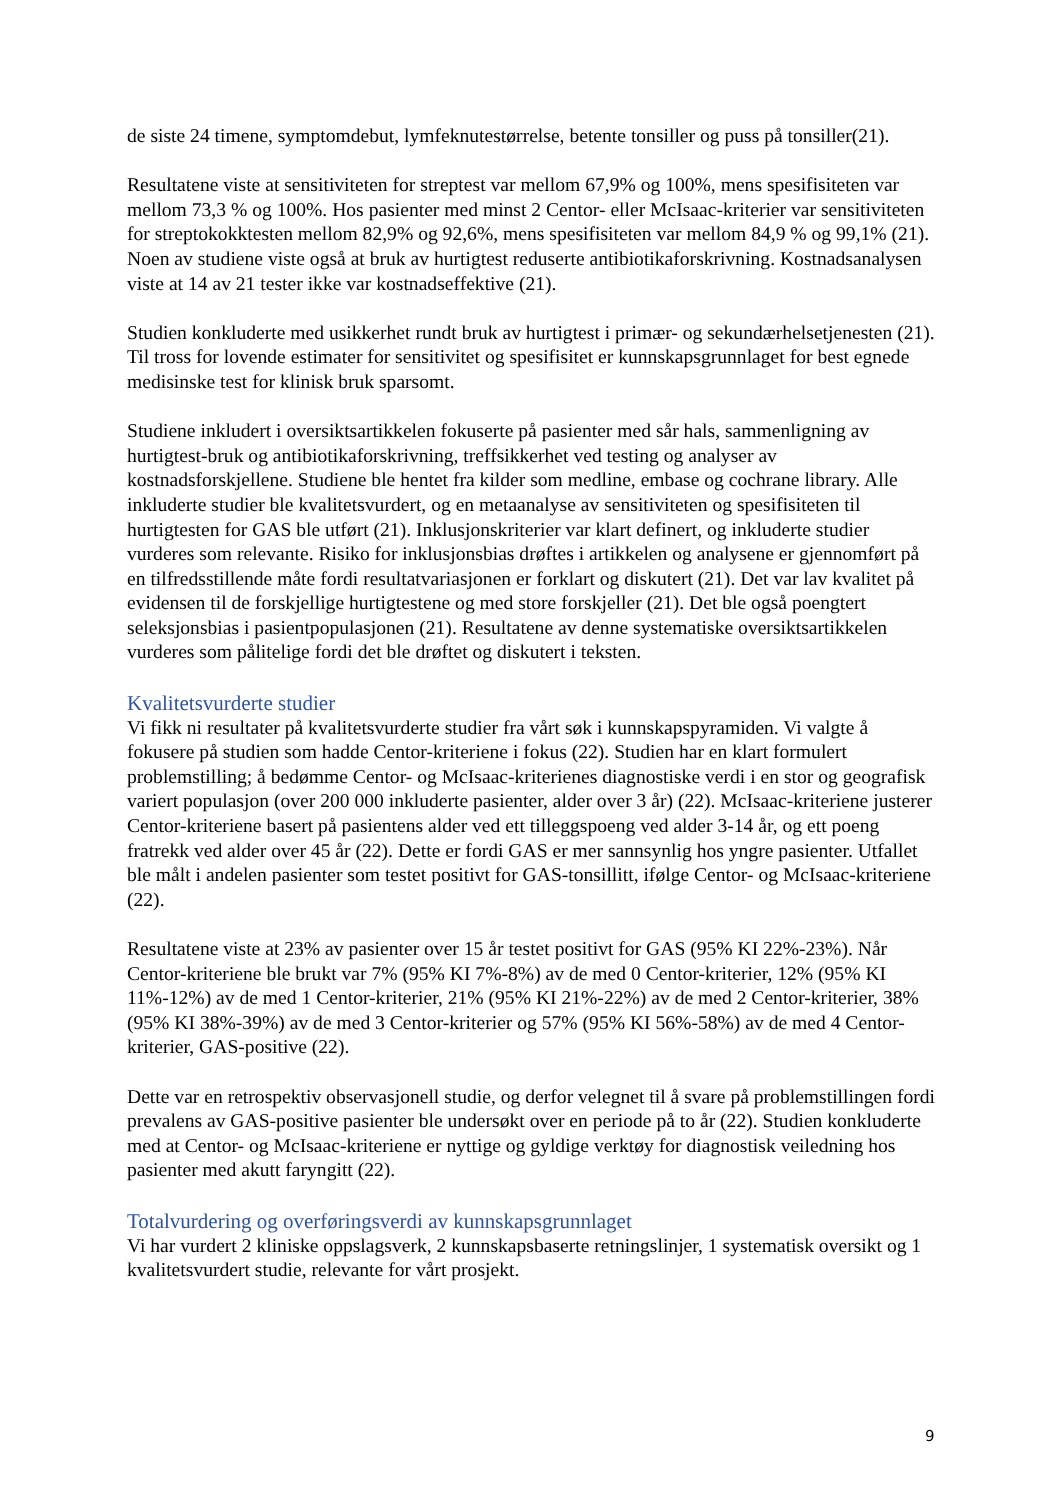de siste 24 timene, symptomdebut, lymfeknutestørrelse, betente tonsiller og puss på tonsiller(21).
Resultatene viste at sensitiviteten for streptest var mellom 67,9% og 100%, mens spesifisiteten var mellom 73,3 % og 100%. Hos pasienter med minst 2 Centor- eller McIsaac-kriterier var sensitiviteten for streptokokktesten mellom 82,9% og 92,6%, mens spesifisiteten var mellom 84,9 % og 99,1% (21). Noen av studiene viste også at bruk av hurtigtest reduserte antibiotikaforskrivning. Kostnadsanalysen viste at 14 av 21 tester ikke var kostnadseffektive (21).
Studien konkluderte med usikkerhet rundt bruk av hurtigtest i primær- og sekundærhelsetjenesten (21). Til tross for lovende estimater for sensitivitet og spesifisitet er kunnskapsgrunnlaget for best egnede medisinske test for klinisk bruk sparsomt.
Studiene inkludert i oversiktsartikkelen fokuserte på pasienter med sår hals, sammenligning av hurtigtest-bruk og antibiotikaforskrivning, treffsikkerhet ved testing og analyser av kostnadsforskjellene. Studiene ble hentet fra kilder som medline, embase og cochrane library. Alle inkluderte studier ble kvalitetsvurdert, og en metaanalyse av sensitiviteten og spesifisiteten til hurtigtesten for GAS ble utført (21). Inklusjonskriterier var klart definert, og inkluderte studier vurderes som relevante. Risiko for inklusjonsbias drøftes i artikkelen og analysene er gjennomført på en tilfredsstillende måte fordi resultatvariasjonen er forklart og diskutert (21). Det var lav kvalitet på evidensen til de forskjellige hurtigtestene og med store forskjeller (21). Det ble også poengtert seleksjonsbias i pasientpopulasjonen (21). Resultatene av denne systematiske oversiktsartikkelen vurderes som pålitelige fordi det ble drøftet og diskutert i teksten.
Kvalitetsvurderte studier
Vi fikk ni resultater på kvalitetsvurderte studier fra vårt søk i kunnskapspyramiden. Vi valgte å fokusere på studien som hadde Centor-kriteriene i fokus (22). Studien har en klart formulert problemstilling; å bedømme Centor- og McIsaac-kriterienes diagnostiske verdi i en stor og geografisk variert populasjon (over 200 000 inkluderte pasienter, alder over 3 år) (22). McIsaac-kriteriene justerer Centor-kriteriene basert på pasientens alder ved ett tilleggspoeng ved alder 3-14 år, og ett poeng fratrekk ved alder over 45 år (22). Dette er fordi GAS er mer sannsynlig hos yngre pasienter. Utfallet ble målt i andelen pasienter som testet positivt for GAS-tonsillitt, ifølge Centor- og McIsaac-kriteriene (22).
Resultatene viste at 23% av pasienter over 15 år testet positivt for GAS (95% KI 22%-23%). Når Centor-kriteriene ble brukt var 7% (95% KI 7%-8%) av de med 0 Centor-kriterier, 12% (95% KI 11%-12%) av de med 1 Centor-kriterier, 21% (95% KI 21%-22%) av de med 2 Centor-kriterier, 38% (95% KI 38%-39%) av de med 3 Centor-kriterier og 57% (95% KI 56%-58%) av de med 4 Centor-kriterier, GAS-positive (22).
Dette var en retrospektiv observasjonell studie, og derfor velegnet til å svare på problemstillingen fordi prevalens av GAS-positive pasienter ble undersøkt over en periode på to år (22). Studien konkluderte med at Centor- og McIsaac-kriteriene er nyttige og gyldige verktøy for diagnostisk veiledning hos pasienter med akutt faryngitt (22).
Totalvurdering og overføringsverdi av kunnskapsgrunnlaget
Vi har vurdert 2 kliniske oppslagsverk, 2 kunnskapsbaserte retningslinjer, 1 systematisk oversikt og 1 kvalitetsvurdert studie, relevante for vårt prosjekt.
9